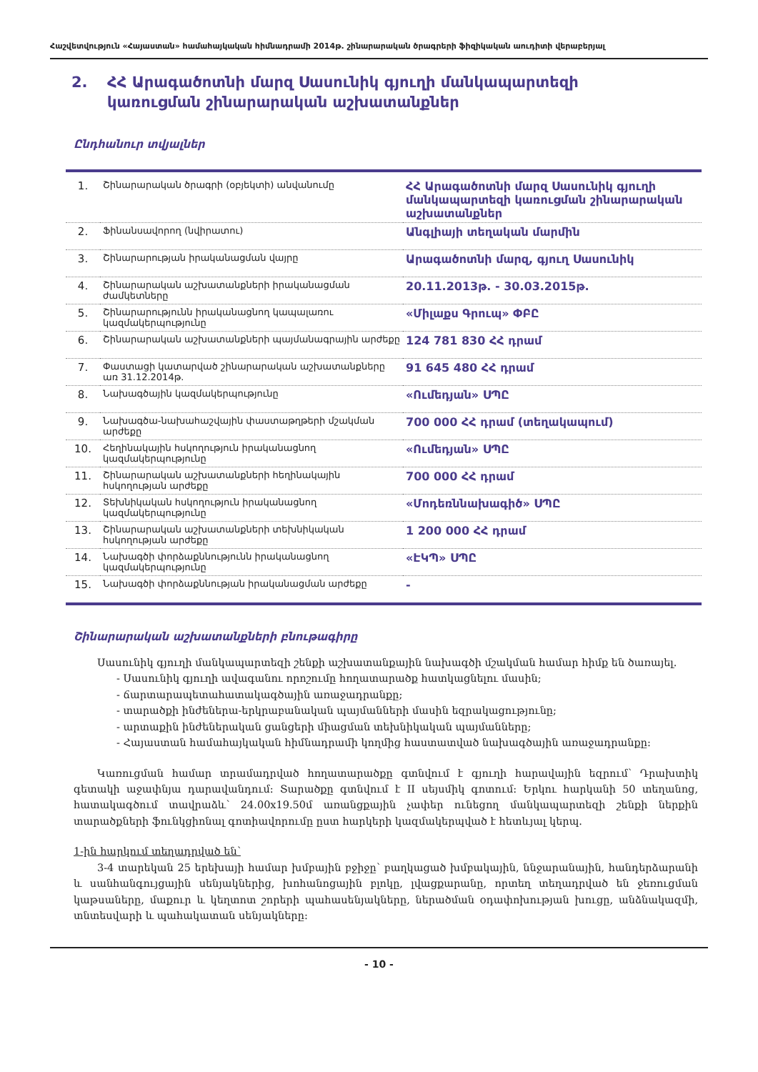Հաշվետվություն «Հայաստան» համահայկական հիմնադրամի 2014թ. շինարարական ծրագրերի ֆիզիկական աուդիտի վերաբերյալ
2. ՀՀ Արագածոտնի մարզ Սասունիկ գյուղի մանկապարտեզի
կառուցման շինարարական աշխատանքներ
Ընդհանուր տվյալներ
| 1. | Շինարարական ծրագրի (օբյեկտի) անվանումը | ՀՀ Արագածոտնի մարզ Սասունիկ գյուղի մանկապարտեզի կառուցման շինարարական աշխատանքներ |
| 2. | Ֆինանսավորող (նվիրատու) | Անգլիայի տեղական մարմին |
| 3. | Շինարարության իրականացման վայրը | Արագածոտնի մարզ, գյուղ Սասունիկ |
| 4. | Շինարարական աշխատանքների իրականացման ժամկետները | 20.11.2013թ. - 30.03.2015թ. |
| 5. | Շինարարությունն իրականացնող կապալառու կազմակերպությունը | «Միլաքս Գրուպ» ՓԲԸ |
| 6. | Շինարարական աշխատանքների պայմանագրային արժեքը | 124 781 830 ՀՀ դրամ |
| 7. | Փաստացի կատարված շինարարական աշխատանքները առ 31.12.2014թ. | 91 645 480 ՀՀ դրամ |
| 8. | Նախագծային կազմակերպությունը | «Ումեդյան» ՍՊԸ |
| 9. | Նախագծա-նախահաշվային փաստաթղթերի մշակման արժեքը | 700 000 ՀՀ դրամ (տեղակապում) |
| 10. | Հեղինակային հսկողություն իրականացնող կազմակերպությունը | «Ումեդյան» ՍՊԸ |
| 11. | Շինարարական աշխատանքների հեղինակային հսկողության արժեքը | 700 000 ՀՀ դրամ |
| 12. | Տեխնիկական հսկողություն իրականացնող կազմակերպությունը | «Մոդեռննախագիծ» ՍՊԸ |
| 13. | Շինարարական աշխատանքների տեխնիկական հսկողության արժեքը | 1 200 000 ՀՀ դրամ |
| 14. | Նախագծի փորձաքննությունն իրականացնող կազմակերպությունը | «ԷԿՊ» ՍՊԸ |
| 15. | Նախագծի փորձաքննության իրականացման արժեքը | - |
Շինարարական աշխատանքների բնութագիրը
Սասունիկ գյուղի մանկապարտեզի շենքի աշխատանքային նախագծի մշակման համար հիմք են ծառայել.
- Սասունիկ գյուղի ավագանու որոշումը հողատարածք հատկացնելու մասին;
- ճարտարապետահատակագծային առաջադրանքը;
- տարածքի ինժեներա-երկրաբանական պայմանների մասին եզրակացությունը;
- արտաքին ինժեներական ցանցերի միացման տեխնիկական պայմանները;
- Հայաստան համահայկական հիմնադրամի կողմից հաստատված նախագծային առաջադրանքը:
Կառուցման համար տրամադրված հողատարածքը գտնվում է գյուղի հարավային եզրում՝ Դրախտիկ գետակի աջափնյա դարավանդում: Տարածքը գտնվում է II սեյսմիկ գոտում: Երկու հարկանի 50 տեղանոց, հատակագծում տավրաձև՝ 24.00x19.50մ առանցքային չափեր ունեցող մանկապարտեզի շենքի ներքին տարածքների ֆունկցիոնալ գոտիավորումը ըստ հարկերի կազմակերպված է հետևյալ կերպ.
1-ին հարկում տեղադրված են՝
3-4 տարեկան 25 երեխայի համար խմբային բջիջը՝ բաղկացած խմբակային, ննջարանային, հանդերձարանի և սանհանգույցային սենյակներից, խոհանոցային բլոկը, լվացքարանը, որտեղ տեղադրված են ջեռուցման կաթսաները, մաքուր և կեղտոտ շորերի պահասենյակները, ներածման օդափոխության խուցը, անձնակազմի, տնտեսվարի և պահակատան սենյակները:
- 10 -